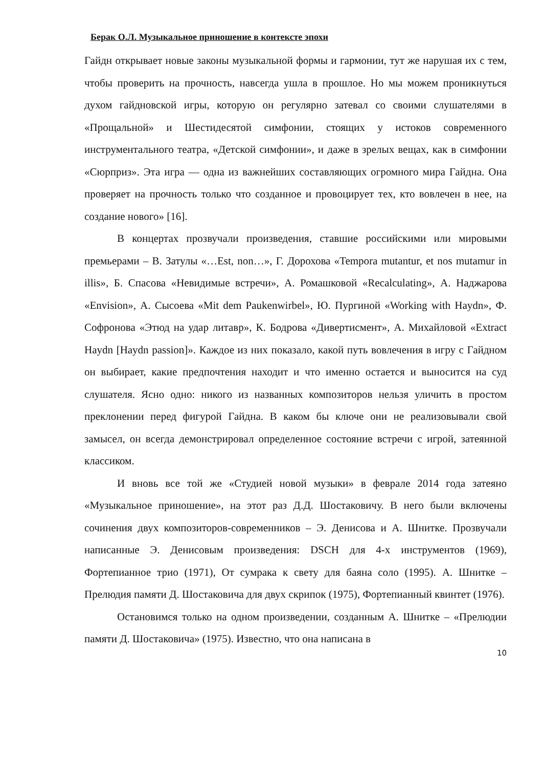Берак О.Л. Музыкальное приношение в контексте эпохи
Гайдн открывает новые законы музыкальной формы и гармонии, тут же нарушая их с тем, чтобы проверить на прочность, навсегда ушла в прошлое. Но мы можем проникнуться духом гайдновской игры, которую он регулярно затевал со своими слушателями в «Прощальной» и Шестидесятой симфонии, стоящих у истоков современного инструментального театра, «Детской симфонии», и даже в зрелых вещах, как в симфонии «Сюрприз». Эта игра — одна из важнейших составляющих огромного мира Гайдна. Она проверяет на прочность только что созданное и провоцирует тех, кто вовлечен в нее, на создание нового» [16].
В концертах прозвучали произведения, ставшие российскими или мировыми премьерами – В. Затулы «…Est, non…», Г. Дорохова «Tempora mutantur, et nos mutamur in illis», Б. Спасова «Невидимые встречи», А. Ромашковой «Recalculating», А. Наджарова «Envision», А. Сысоева «Mit dem Paukenwirbel», Ю. Пургиной «Working with Haydn», Ф. Софронова «Этюд на удар литавр», К. Бодрова «Дивертисмент», А. Михайловой «Extract Haydn [Haydn passion]». Каждое из них показало, какой путь вовлечения в игру с Гайдном он выбирает, какие предпочтения находит и что именно остается и выносится на суд слушателя. Ясно одно: никого из названных композиторов нельзя уличить в простом преклонении перед фигурой Гайдна. В каком бы ключе они не реализовывали свой замысел, он всегда демонстрировал определенное состояние встречи с игрой, затеянной классиком.
И вновь все той же «Студией новой музыки» в феврале 2014 года затеяно «Музыкальное приношение», на этот раз Д.Д. Шостаковичу. В него были включены сочинения двух композиторов-современников – Э. Денисова и А. Шнитке. Прозвучали написанные Э. Денисовым произведения: DSCH для 4-х инструментов (1969), Фортепианное трио (1971), От сумрака к свету для баяна соло (1995). А. Шнитке – Прелюдия памяти Д. Шостаковича для двух скрипок (1975), Фортепианный квинтет (1976).
Остановимся только на одном произведении, созданным А. Шнитке – «Прелюдии памяти Д. Шостаковича» (1975). Известно, что она написана в
10